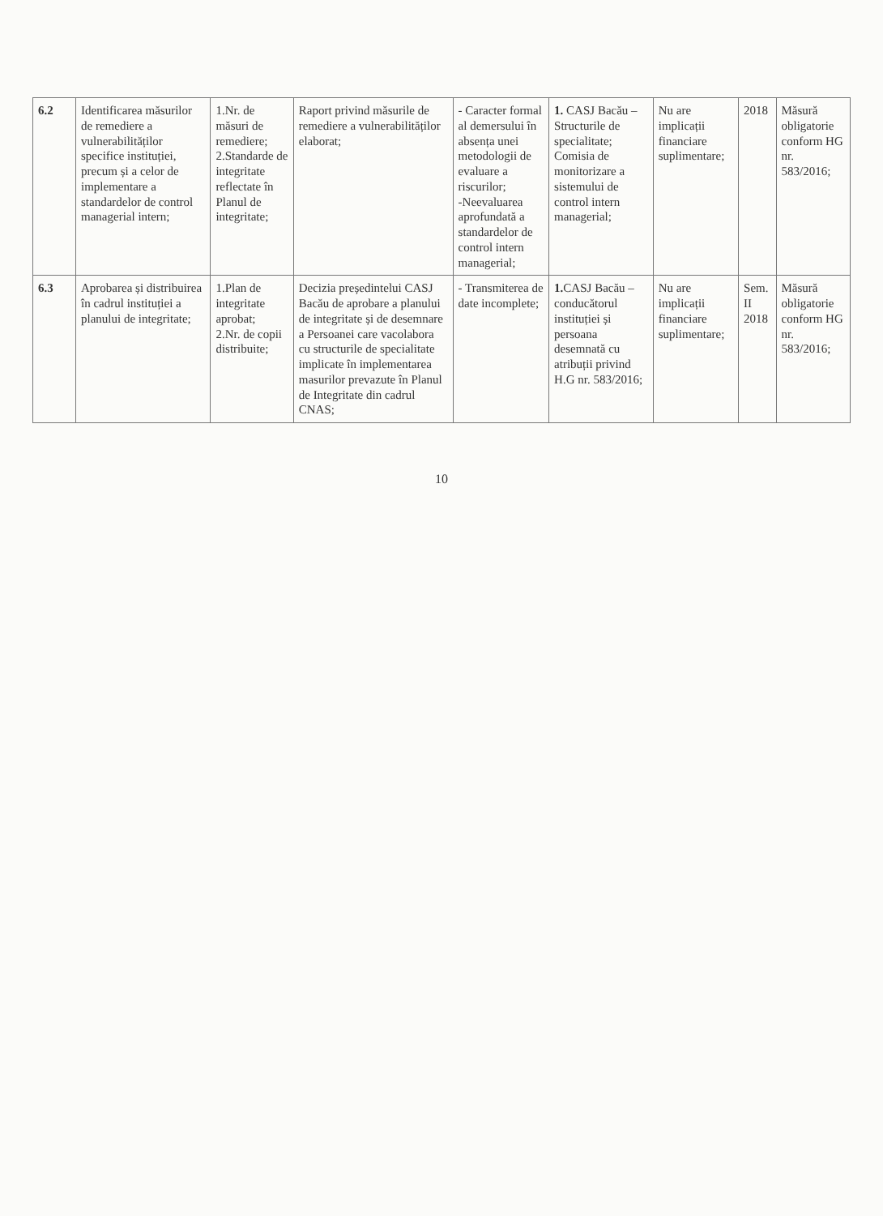| 6.2 | Identificarea măsurilor de remediere a vulnerabilităților specifice instituției, precum și a celor de implementare a standardelor de control managerial intern; | 1.Nr. de măsuri de remediere; 2.Standarde de integritate reflectate în Planul de integritate; | Raport privind măsurile de remediere a vulnerabilităților elaborat; | - Caracter formal al demersului în absența unei metodologii de evaluare a riscurilor; -Neevaluarea aprofundată a standardelor de control intern managerial; | 1. CASJ Bacău – Structurile de specialitate; Comisia de monitorizare a sistemului de control intern managerial; | Nu are implicații financiare suplimentare; | 2018 | Măsură obligatorie conform HG nr. 583/2016; |
| 6.3 | Aprobarea și distribuirea în cadrul instituției a planului de integritate; | 1.Plan de integritate aprobat; 2.Nr. de copii distribuite; | Decizia președintelui CASJ Bacău de aprobare a planului de integritate și de desemnare a Persoanei care vacolabora cu structurile de specialitate implicate în implementarea masurilor prevazute în Planul de Integritate din cadrul CNAS; | - Transmiterea de date incomplete; | 1. CASJ Bacău – conducătorul instituției și persoana desemnată cu atribuții privind H.G nr. 583/2016; | Nu are implicații financiare suplimentare; | Sem. II 2018 | Măsură obligatorie conform HG nr. 583/2016; |
10